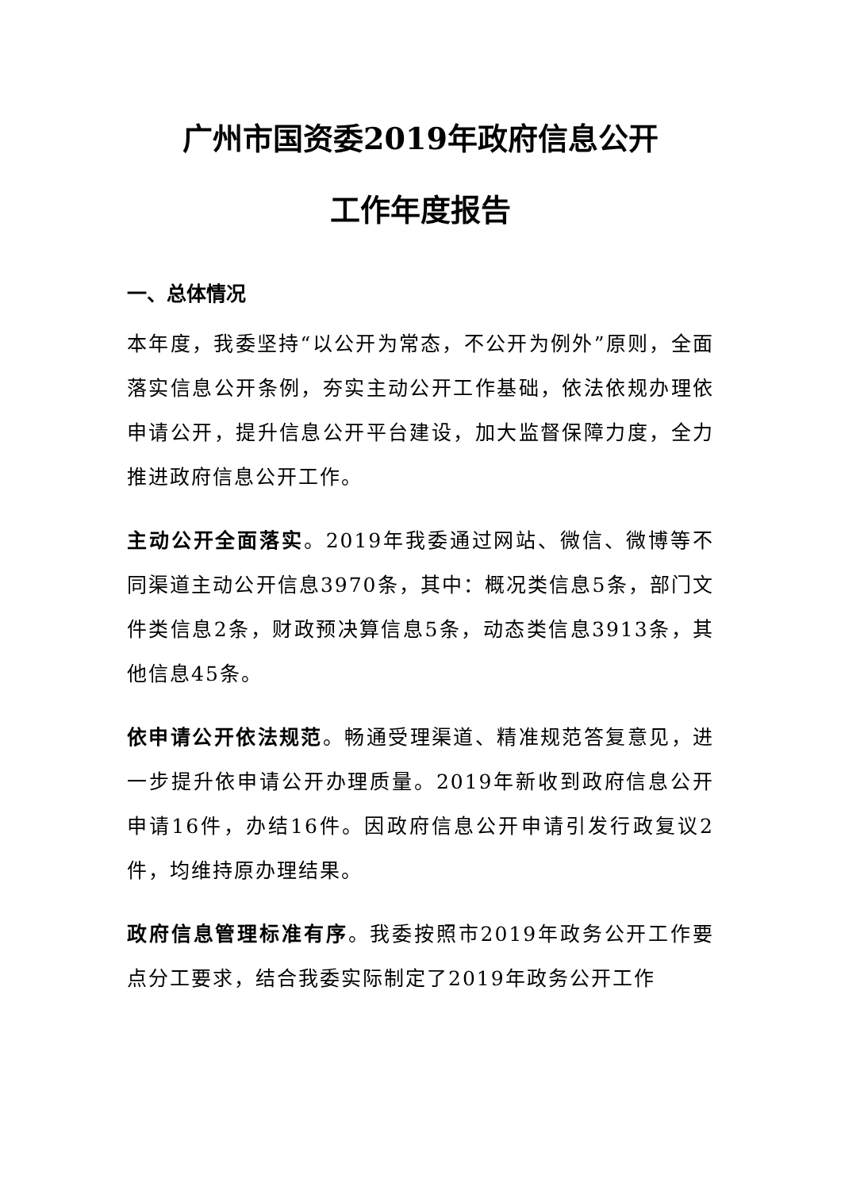广州市国资委2019年政府信息公开
工作年度报告
一、总体情况
本年度，我委坚持“以公开为常态，不公开为例外”原则，全面落实信息公开条例，夯实主动公开工作基础，依法依规办理依申请公开，提升信息公开平台建设，加大监督保障力度，全力推进政府信息公开工作。
主动公开全面落实。2019年我委通过网站、微信、微博等不同渠道主动公开信息3970条，其中：概况类信息5条，部门文件类信息2条，财政预决算信息5条，动态类信息3913条，其他信息45条。
依申请公开依法规范。畅通受理渠道、精准规范答复意见，进一步提升依申请公开办理质量。2019年新收到政府信息公开申请16件，办结16件。因政府信息公开申请引发行政复议2件，均维持原办理结果。
政府信息管理标准有序。我委按照市2019年政务公开工作要点分工要求，结合我委实际制定了2019年政务公开工作